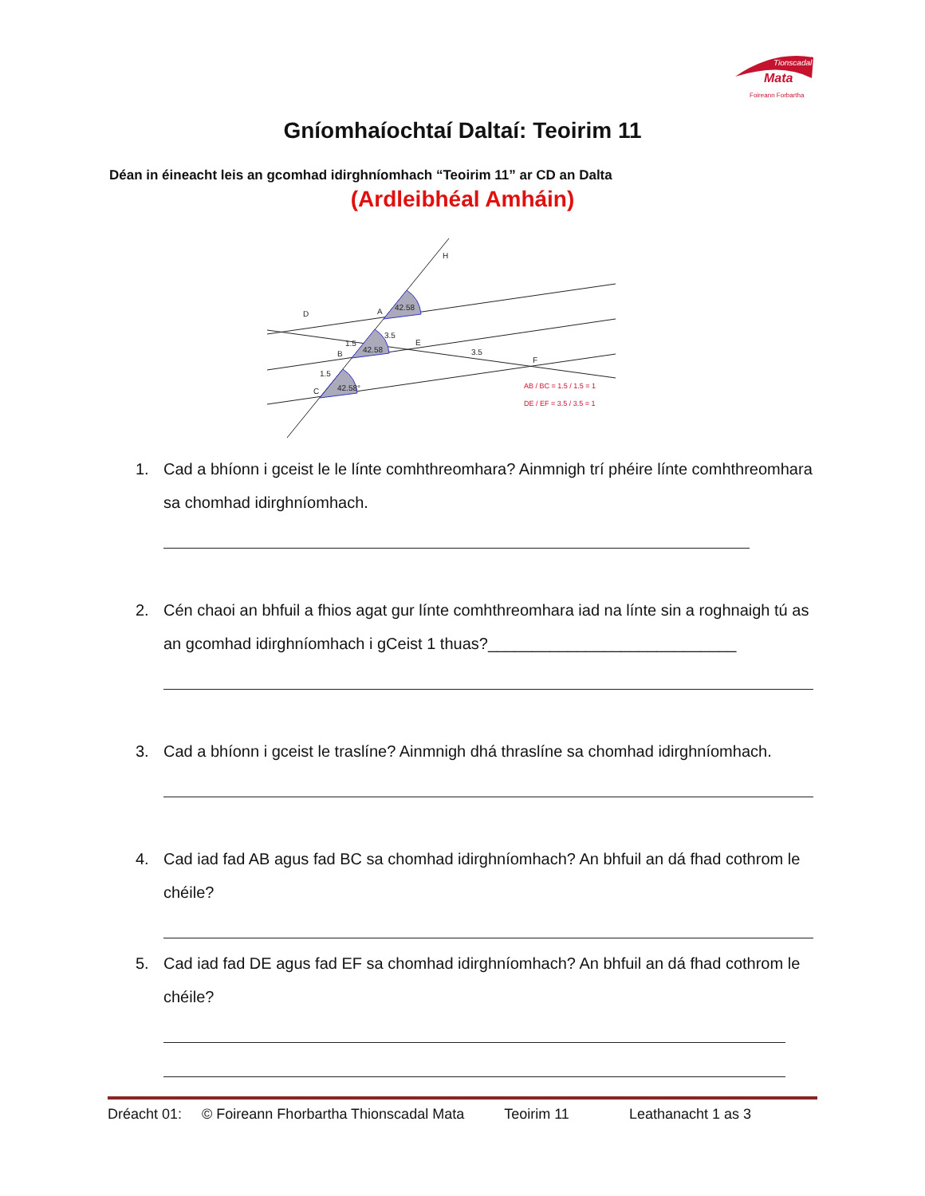Tionscadal
Mata
Foireann Forbartha
Gníomhaíochtaí Daltaí: Teoirim 11
Déan in éineacht leis an gcomhad idirghníomhach “Teoirim 11” ar CD an Dalta
(Ardleibhéal Amháin)
D
A
B
C
E
F
H
3.5
1.5
1.5
3.5
42.58
42.58
42.58°
AB / BC = 1.5 / 1.5 = 1
DE / EF = 3.5 / 3.5 = 1
1. Cad a bhíonn i gceist le le línte comhthreomhara? Ainmnigh trí phéire línte comhthreomhara sa chomhad idirghníomhach.
2. Cén chaoi an bhfuil a fhios agat gur línte comhthreomhara iad na línte sin a roghnaigh tú as an gcomhad idirghníomhach i gCeist 1 thuas?____________________________
3. Cad a bhíonn i gceist le traslíne? Ainmnigh dhá thraslíne sa chomhad idirghníomhach.
4. Cad iad fad AB agus fad BC sa chomhad idirghníomhach? An bhfuil an dá fhad cothrom le chéile?
5. Cad iad fad DE agus fad EF sa chomhad idirghníomhach? An bhfuil an dá fhad cothrom le chéile?
Dréacht 01: © Foireann Fhorbartha Thionscadal Mata Teoirim 11 Leathanacht 1 as 3